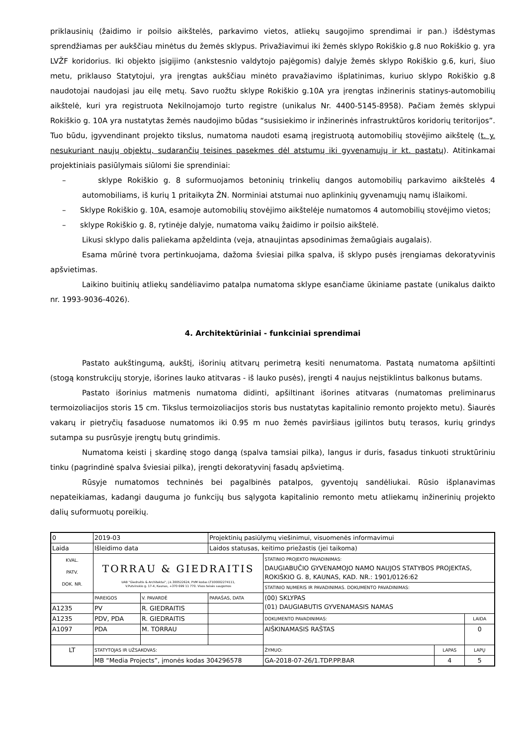priklausinių (žaidimo ir poilsio aikštelės, parkavimo vietos, atliekų saugojimo sprendimai ir pan.) išdėstymas sprendžiamas per aukščiau minėtus du žemės sklypus. Privažiavimui iki žemės sklypo Rokiškio g.8 nuo Rokiškio g. yra LVŽF koridorius. Iki objekto įsigijimo (ankstesnio valdytojo pajėgomis) dalyje žemės sklypo Rokiškio g.6, kuri, šiuo metu, priklauso Statytojui, yra įrengtas aukščiau minėto pravažiavimo išplatinimas, kuriuo sklypo Rokiškio g.8 naudotojai naudojasi jau eilę metų. Savo ruožtu sklype Rokiškio g.10A yra įrengtas inžinerinis statinys-automobilių aikštelė, kuri yra registruota Nekilnojamojo turto registre (unikalus Nr. 4400-5145-8958). Pačiam žemės sklypui Rokiškio g. 10A yra nustatytas žemės naudojimo būdas “susisiekimo ir inžinerinės infrastruktūros koridorių teritorijos”. Tuo būdu, įgyvendinant projekto tikslus, numatoma naudoti esamą įregistruotą automobilių stovėjimo aikštelę (t. y. nesukuriant naujų objektų, sudarančių teisines pasekmes dėl atstumų iki gyvenamųjų ir kt. pastatų). Atitinkamai projektiniais pasiūlymais siūlomi šie sprendiniai:
– sklype Rokiškio g. 8 suformuojamos betoninių trinkelių dangos automobilių parkavimo aikštelės 4 automobiliams, iš kurių 1 pritaikyta ŽN. Norminiai atstumai nuo aplinkinių gyvenamųjų namų išlaikomi.
– Sklype Rokiškio g. 10A, esamoje automobilių stovėjimo aikštelėje numatomos 4 automobilių stovėjimo vietos;
– sklype Rokiškio g. 8, rytinėje dalyje, numatoma vaikų žaidimo ir poilsio aikštelė.
Likusi sklypo dalis paliekama apželdinta (veja, atnaujintas apsodinimas žemaūgiais augalais).
Esama mūrinė tvora pertinkuojama, dažoma šviesiai pilka spalva, iš sklypo pusės įrengiamas dekoratyvinis apšvietimas.
Laikino buitinių atliekų sandėliavimo patalpa numatoma sklype esančiame ūkiniame pastate (unikalus daikto nr. 1993-9036-4026).
4. Architektūriniai - funkciniai sprendimai
Pastato aukštingumą, aukštį, išorinių atitvarų perimetrą kesiti nenumatoma. Pastatą numatoma apšiltinti (stogą konstrukcijų storyje, išorines lauko atitvaras - iš lauko pusės), įrengti 4 naujus neįstiklintus balkonus butams.
Pastato išorinius matmenis numatoma didinti, apšiltinant išorines atitvaras (numatomas preliminarus termoizoliacijos storis 15 cm. Tikslus termoizoliacijos storis bus nustatytas kapitalinio remonto projekto metu). Šiaurės vakarų ir pietryčių fasaduose numatomos iki 0.95 m nuo žemės paviršiaus įgilintos butų terasos, kurių grindys sutampa su pusrūsyje įrengtų butų grindimis.
Numatoma keisti į skardinę stogo dangą (spalva tamsiai pilka), langus ir duris, fasadus tinkuoti struktūriniu tinku (pagrindinė spalva šviesiai pilka), įrengti dekoratyvinį fasadų apšvietimą.
Rūsyje numatomos techninės bei pagalbinės patalpos, gyventojų sandėliukai. Rūsio išplanavimas nepateikiamas, kadangi dauguma jo funkcijų bus sąlygota kapitalinio remonto metu atliekamų inžinerinių projekto dalių suformuotų poreikių.
| 0 | 2019-03 | | Projektinių pasiūlymų viešinimui, visuomenės informavimui | | | |
| Laida | Išleidimo data | | Laidos statusas, keitimo priežastis (jei taikoma) | | | |
| KVAL. PATV. DOK. NR. | TORRAU & GIEDRAITIS UAB "Giedraitis & Architektai", į.k.300522624, PVM kodas LT100002274111, V.Putvinskio g. 17-4, Kaunas, +370 699 11 770. Visos teisės saugomos | | | STATINIO PROJEKTO PAVADINIMAS: DAUGIABUČIO GYVENAMOJO NAMO NAUJOS STATYBOS PROJEKTAS, ROKIŠKIO G. 8, KAUNAS, KAD. NR.: 1901/0126:62 | | |
| | | | | STATINIO NUMERIS IR PAVADINIMAS. DOKUMENTO PAVADINIMAS: | | |
| | PAREIGOS | V. PAVARDĖ | PARAŠAS, DATA | (00) SKLYPAS (01) DAUGIABUTIS GYVENAMASIS NAMAS | | |
| A1235 | PV | R. GIEDRAITIS | | | | |
| A1235 | PDV, PDA | R. GIEDRAITIS | | DOKUMENTO PAVADINIMAS: | | LAIDA |
| A1097 | PDA | M. TORRAU | | AIŠKINAMASIS RAŠTAS | | 0 |
| LT | STATYTOJAS IR UŽSAKOVAS: | | | ŽYMUO: | LAPAS | LAPŲ |
| | MB “Media Projects”, įmonės kodas 304296578 | | | GA-2018-07-26/1.TDP.PP.BAR | 4 | 5 |